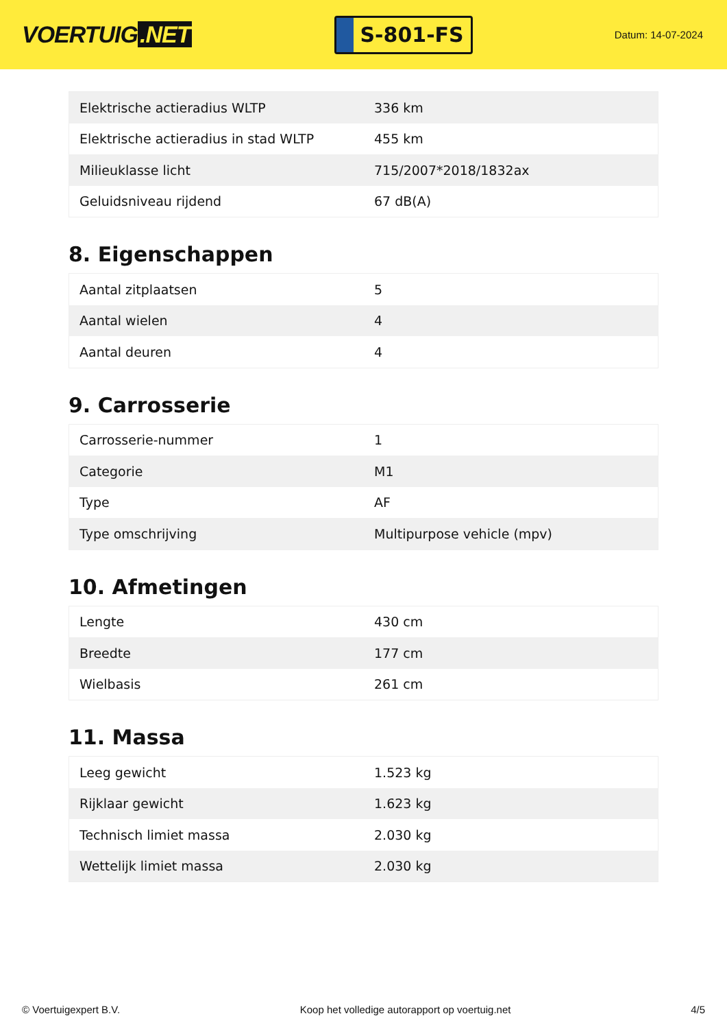VOERTUIG.NET
S-801-FS
Datum: 14-07-2024
| Elektrische actieradius WLTP | 336 km |
| Elektrische actieradius in stad WLTP | 455 km |
| Milieuklasse licht | 715/2007*2018/1832ax |
| Geluidsniveau rijdend | 67 dB(A) |
8. Eigenschappen
| Aantal zitplaatsen | 5 |
| Aantal wielen | 4 |
| Aantal deuren | 4 |
9. Carrosserie
| Carrosserie-nummer | 1 |
| Categorie | M1 |
| Type | AF |
| Type omschrijving | Multipurpose vehicle (mpv) |
10. Afmetingen
| Lengte | 430 cm |
| Breedte | 177 cm |
| Wielbasis | 261 cm |
11. Massa
| Leeg gewicht | 1.523 kg |
| Rijklaar gewicht | 1.623 kg |
| Technisch limiet massa | 2.030 kg |
| Wettelijk limiet massa | 2.030 kg |
© Voertuigexpert B.V. Koop het volledige autorapport op voertuig.net 4/5